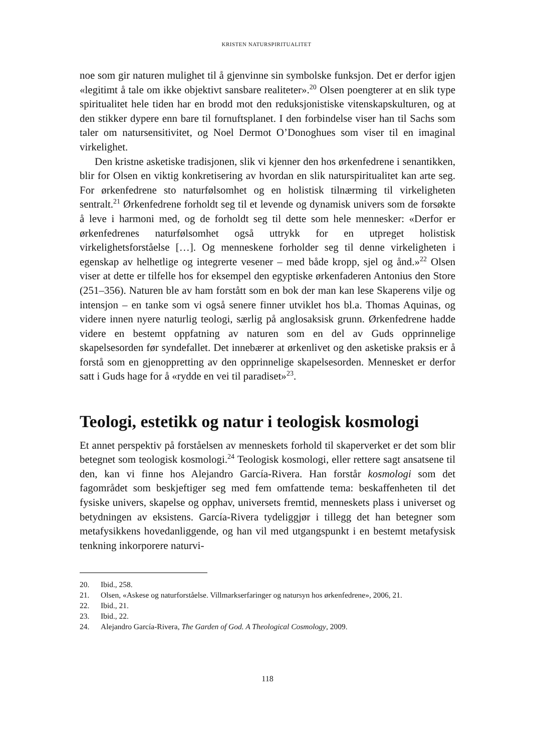KRISTEN NATURSPIRITUALITET
noe som gir naturen mulighet til å gjenvinne sin symbolske funksjon. Det er derfor igjen «legitimt å tale om ikke objektivt sansbare realiteter».<sup>20</sup> Olsen poengterer at en slik type spiritualitet hele tiden har en brodd mot den reduksjonistiske vitenskapskulturen, og at den stikker dypere enn bare til fornuftsplanet. I den forbindelse viser han til Sachs som taler om natursensitivitet, og Noel Dermot O’Donoghues som viser til en imaginal virkelighet.
Den kristne asketiske tradisjonen, slik vi kjenner den hos ørkenfedrene i senantikken, blir for Olsen en viktig konkretisering av hvordan en slik naturspiritualitet kan arte seg. For ørkenfedrene sto naturfølsomhet og en holistisk tilnærming til virkeligheten sentralt.<sup>21</sup> Ørkenfedrene forholdt seg til et levende og dynamisk univers som de forsøkte å leve i harmoni med, og de forholdt seg til dette som hele mennesker: «Derfor er ørkenfedrenes naturfølsomhet også uttrykk for en utpreget holistisk virkelighetsforståelse […]. Og menneskene forholder seg til denne virkeligheten i egenskap av helhetlige og integrerte vesener – med både kropp, sjel og ånd.»<sup>22</sup> Olsen viser at dette er tilfelle hos for eksempel den egyptiske ørkenfaderen Antonius den Store (251–356). Naturen ble av ham forstått som en bok der man kan lese Skaperens vilje og intensjon – en tanke som vi også senere finner utviklet hos bl.a. Thomas Aquinas, og videre innen nyere naturlig teologi, særlig på anglosaksisk grunn. Ørkenfedrene hadde videre en bestemt oppfatning av naturen som en del av Guds opprinnelige skapelsesorden før syndefallet. Det innebærer at ørkenlivet og den asketiske praksis er å forstå som en gjenoppretting av den opprinnelige skapelsesorden. Mennesket er derfor satt i Guds hage for å «rydde en vei til paradiset»<sup>23</sup>.
Teologi, estetikk og natur i teologisk kosmologi
Et annet perspektiv på forståelsen av menneskets forhold til skaperverket er det som blir betegnet som teologisk kosmologi.<sup>24</sup> Teologisk kosmologi, eller rettere sagt ansatsene til den, kan vi finne hos Alejandro García-Rivera. Han forstår kosmologi som det fagområdet som beskjeftiger seg med fem omfattende tema: beskaffenheten til det fysiske univers, skapelse og opphav, universets fremtid, menneskets plass i universet og betydningen av eksistens. García-Rivera tydeliggjør i tillegg det han betegner som metafysikkens hovedanliggende, og han vil med utgangspunkt i en bestemt metafysisk tenkning inkorporere naturvi-
20. Ibid., 258.
21. Olsen, «Askese og naturforståelse. Villmarkserfaringer og natursyn hos ørkenfedrene», 2006, 21.
22. Ibid., 21.
23. Ibid., 22.
24. Alejandro García-Rivera, The Garden of God. A Theological Cosmology, 2009.
118